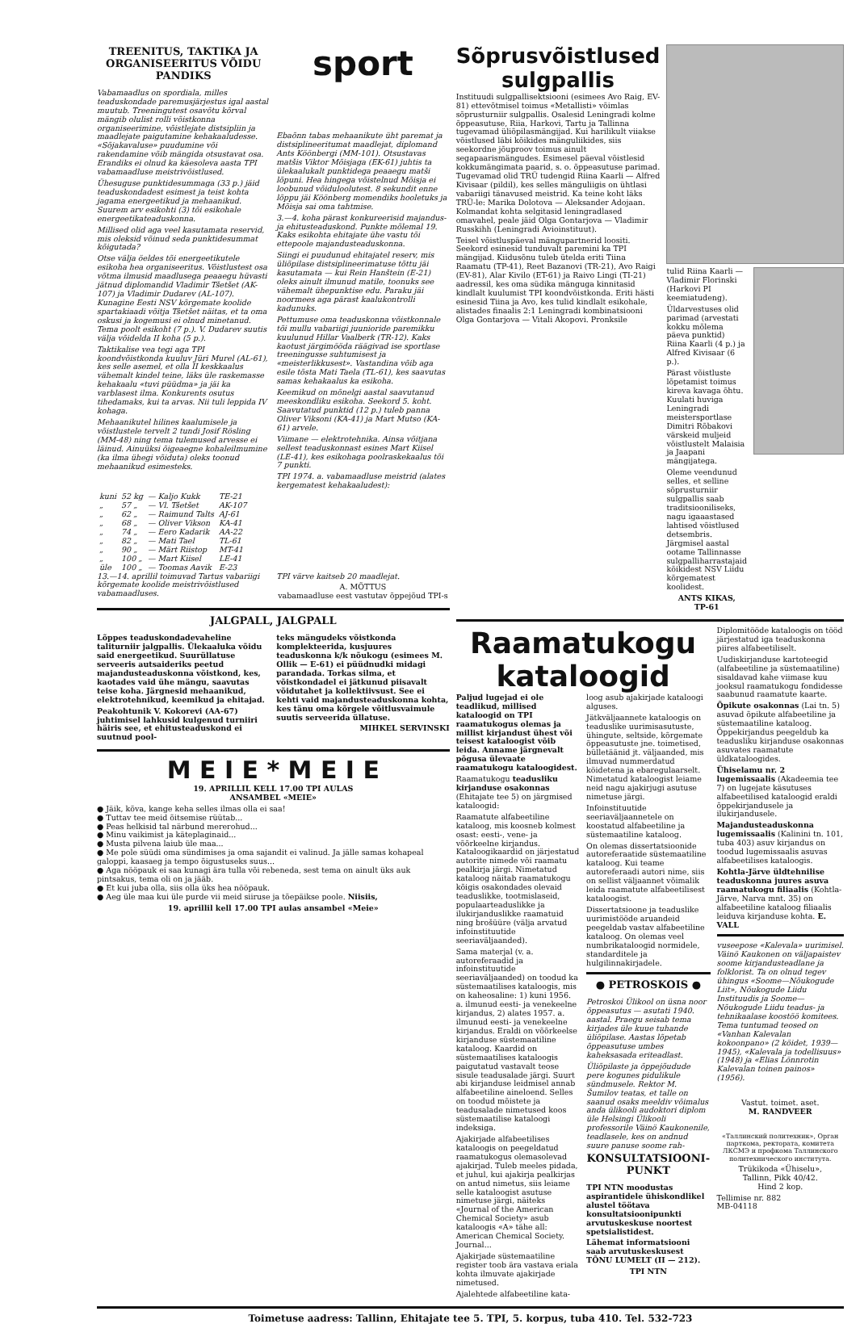TREENITUS, TAKTIKA JA ORGANISEERITUS VÕIDU PANDIKS
Vabamaadlus on spordiala, milles teaduskondade paremusjärjestus igal aastal muutub. Treeningutest osavõtu kõrval mängib olulist rolli võistkonna organiseerimine, võistlejate distsipliin ja maadlejate paigutamine kehakaaludesse. «Sõjakavaluse» puudumine või rakendamine võib mängida otsustavat osa. Erandiks ei olnud ka käesoleva aasta TPI vabamaadluse meistrivõistlused.
Ühesuguse punktidesummaga (33 p.) jäid teaduskondadest esimest ja teist kohta jagama energeetikud ja mehaanikud. Suurem arv esikohti (3) tõi esikohale energeetikateaduskonna.
Millised olid aga veel kasutamata reservid, mis oleksid võinud seda punktidesummat kõigutada?
Otse välja öeldes tõi energeetikutele esikoha hea organiseeritus. Võistlustest osa võtma ilmusid maadlusega peaaegu hüvasti jätnud diplomandid Vladimir Tšetšet (AK-107) ja Vladimir Dudarev (AL-107). Kunagine Eesti NSV kõrgemate koolide spartakiaadi võitja Tšetšet näitas, et ta oma oskusi ja kogemusi ei olnud minetanud. Tema poolt esikoht (7 p.). V. Dudarev suutis välja võidelda II koha (5 p.).
Taktikalise vea tegi aga TPI koondvõistkonda kuuluv Jüri Murel (AL-61), kes selle asemel, et olla II keskkaalus vähemalt kindel teine, läks üle raskemasse kehakaalu «tuvi püüdma» ja jäi ka varblasest ilma. Konkurents osutus tihedamaks, kui ta arvas. Nii tuli leppida IV kohaga.
Mehaanikutel hilines kaalumisele ja võistlustele tervelt 2 tundi Josif Rösling (MM-48) ning tema tulemused arvesse ei läinud. Ainuüksi õigeaegne kohaleilmumine (ka ilma ühegi võiduta) oleks toonud mehaanikud esimesteks.
sport
Ebaõnn tabas mehaanikute üht paremat ja distsiplineeritumat maadlejat, diplomand Ants Köönbergi (MM-101). Otsustavas matšis Viktor Mõisjaga (EK-61) juhtis ta ülekaalukalt punktidega peaaegu matši lõpuni. Hea hingega võistelnud Mõisja ei loobunud võiduloolutest. 8 sekundit enne lõppu jäi Köönberg momendiks hooletuks ja Mõisja sai oma tahtmise.
3.—4. koha pärast konkureerisid majandus- ja ehitusteaduskond. Punkte mõlemal 19. Kaks esikohta ehitajate ühe vastu tõi ettepoole majandusteaduskonna.
Siingi ei puudunud ehitajatel reserv, mis üliõpilase distsiplineerimatuse tõttu jäi kasutamata — kui Rein Hanštein (E-21) oleks ainult ilmunud matile, toonuks see vähemalt ühepunktise edu. Paraku jäi noormees aga pärast kaalukontrolli kadunuks.
Pettumuse oma teaduskonna võistkonnale tõi mullu vabariigi juunioride paremikku kuulunud Hillar Vaalberk (TR-12). Kaks kaotust järgimööda räägivad ise sportlase treeningusse suhtumisest ja «meisterlikkusest». Vastandina võib aga esile tõsta Mati Taela (TL-61), kes saavutas samas kehakaalus ka esikoha.
Keemikud on mõnelgi aastal saavutanud meeskondliku esikoha. Seekord 5. koht. Saavutatud punktid (12 p.) tuleb panna Oliver Viksoni (KA-41) ja Mart Mutso (KA-61) arvele.
Viimane — elektrotehnika. Ainsa võitjana sellest teaduskonnast esines Mart Kiisel (LE-41), kes esikohaga poolraskekaalus tõi 7 punkti.
TPI 1974. a. vabamaadluse meistrid (alates kergematest kehakaaludest):
| kuni | 52 kg | — Kaljo Kukk | TE-21 |
| „ | 57 „ | — Vl. Tšetšet | AK-107 |
| „ | 62 „ | — Raimund Talts | AJ-61 |
| „ | 68 „ | — Oliver Vikson | KA-41 |
| „ | 74 „ | — Eero Kadarik | AA-22 |
| „ | 82 „ | — Mati Tael | TL-61 |
| „ | 90 „ | — Märt Riistop | MT-41 |
| „ | 100 „ | — Mart Kiisel | LE-41 |
| üle | 100 „ | — Toomas Aavik | E-23 |
13.—14. aprillil toimuvad Tartus vabariigi kõrgemate koolide meistrivõistlused vabamaadluses.
TPI värve kaitseb 20 maadlejat.
A. MÕTTUS
vabamaadluse eest vastutav õppejõud TPI-s
JALGPALL, JALGPALL
Lõppes teaduskondadevaheline taliturniir jalgpallis. Ülekaaluka võidu said energeetikud. Suurüllatuse serveeris autsaideriks peetud majandusteaduskonna võistkond, kes, kaotades vaid ühe mängu, saavutas teise koha. Järgnesid mehaanikud, elektrotehnikud, keemikud ja ehitajad.
Peakohtunik V. Kokorevi (AA-67) juhtimisel lahkusid kulgenud turniiri häiris see, et ehitusteaduskond ei suutnud pool-
teks mängudeks võistkonda komplekteerida, kusjuures teaduskonna k/k nõukogu (esimees M. Ollik — E-61) ei püüdnudki midagi parandada. Torkas silma, et võistkondadel ei jätkunud piisavalt võidutahet ja kollektiivsust. See ei kehti vaid majandusteaduskonna kohta, kes tänu oma kõrgele võitlusvaimule suutis serveerida üllatuse.
MIHKEL SERVINSKI
M E I E * M E I E
19. APRILLIL KELL 17.00 TPI AULAS
ANSAMBEL «MEIE»
● Jäik, kõva, kange keha selles ilmas olla ei saa!
● Tuttav tee meid õitsemise rüütab...
● Peas helkisid tal närbund mererohud...
● Minu vaikimist ja käteplaginaid...
● Musta pilvena laiub üle maa...
● Me pole süüdi oma sündimises ja oma sajandit ei valinud. Ja jälle samas kohapeal galoppi, kaasaeg ja tempo õigustuseks suus...
● Aga nööpauk ei saa kunagi ära tulla või rebeneda, sest tema on ainult üks auk pintsakus, tema oli on ja jääb.
● Et kui juba olla, siis olla üks hea nööpauk.
● Aeg üle maa kui üle purde vii meid siiruse ja tõepäikse poole. Niisiis,
19. aprillil kell 17.00 TPI aulas ansambel «Meie»
Sõprusvõistlused sulgpallis
Instituudi sulgpallisektsiooni (esimees Avo Raig, EV-81) ettevõtmisel toimus «Metallisti» võimlas sõprusturniir sulgpallis. Osalesid Leningradi kolme õppeasutuse, Riia, Harkovi, Tartu ja Tallinna tugevamad üliõpilasmängijad. Kui harilikult viiakse võistlused läbi kõikides mänguliikides, siis seekordne jõuproov toimus ainult segapaarismängudes. Esimesel päeval võistlesid kokkumängimata paarid, s. o. õppeasutuse parimad. Tugevamad olid TRÜ tudengid Riina Kaarli — Alfred Kivisaar (pildil), kes selles mänguliigis on ühtlasi vabariigi tänavused meistrid. Ka teine koht läks TRÜ-le: Marika Dolotova — Aleksander Adojaan. Kolmandat kohta selgitasid leningradlased omavahel, peale jäid Olga Gontarjova — Vladimir Russkihh (Leningradi Avioinstituut).
Teisel võistluspäeval mängupartnerid loositi. Seekord esinesid tunduvalt paremini ka TPI mängijad. Kiidusõnu tuleb ütelda eriti Tiina Raamatu (TP-41), Reet Bazanovi (TR-21), Avo Raigi (EV-81), Alar Kivilo (ET-61) ja Raivo Lingi (TI-21) aadressil, kes oma südika mänguga kinnitasid kindlalt kuulumist TPI koondvõistkonda. Eriti hästi esinesid Tiina ja Avo, kes tulid kindlalt esikohale, alistades finaalis 2:1 Leningradi kombinatsiooni Olga Gontarjova — Vitali Akopovi. Pronksile
tulid Riina Kaarli — Vladimir Florinski (Harkovi PI keemiatudeng).
Üldarvestuses olid parimad (arvestati kokku mõlema päeva punktid) Riina Kaarli (4 p.) ja Alfred Kivisaar (6 p.).
Pärast võistluste lõpetamist toimus kireva kavaga õhtu. Kuulati huviga Leningradi meistersportlase Dimitri Rõbakovi värskeid muljeid võistlustelt Malaisia ja Jaapani mängijatega.
Oleme veendunud selles, et selline sõprusturniir sulgpallis saab traditsiooniliseks, nagu igaaastased lahtised võistlused detsembris. Järgmisel aastal ootame Tallinnasse sulgpalliharrastajaid kõikidest NSV Liidu kõrgematest koolidest.
ANTS KIKAS,
TP-61
Raamatukogu kataloogid
Paljud lugejad ei ole teadlikud, millised kataloogid on TPI raamatukogus olemas ja millist kirjandust ühest või teisest kataloogist võib leida. Anname järgnevalt põgusa ülevaate raamatukogu kataloogidest.
Raamatukogu teadusliku kirjanduse osakonnas (Ehitajate tee 5) on järgmised kataloogid:
Raamatute alfabeetiline kataloog, mis koosneb kolmest osast: eesti-, vene- ja võõrkeelne kirjandus. Kataloogikaardid on järjestatud autorite nimede või raamatu pealkirja järgi. Nimetatud kataloog näitab raamatukogu kõigis osakondades olevaid teaduslikke, tootmislaseid, populaarteaduslikke ja ilukirjanduslikke raamatuid ning brošüüre (välja arvatud infoinstituutide seeriaväljaanded).
Sama materjal (v. a. autoreferaadid ja infoinstituutide seeriaväljaanded) on toodud ka süstemaatilises kataloogis, mis on kaheosaline: 1) kuni 1956. a. ilmunud eesti- ja venekeelne kirjandus, 2) alates 1957. a. ilmunud eesti- ja venekeelne kirjandus. Eraldi on võõrkeelse kirjanduse süstemaatiline kataloog. Kaardid on süstemaatilises kataloogis paigutatud vastavalt teose sisule teadusalade järgi. Suurt abi kirjanduse leidmisel annab alfabeetiline aineloend. Selles on toodud mõistete ja teadusalade nimetused koos süstemaatilise kataloogi indeksiga.
Ajakirjade alfabeetilises kataloogis on peegeldatud raamatukogus olemasolevad ajakirjad. Tuleb meeles pidada, et juhul, kui ajakirja pealkirjas on antud nimetus, siis leiame selle kataloogist asutuse nimetuse järgi, näiteks «Journal of the American Chemical Society» asub kataloogis «A» tähe all: American Chemical Society. Journal...
Ajakirjade süstemaatiline register toob ära vastava eriala kohta ilmuvate ajakirjade nimetused.
Ajalehtede alfabeetiline kata-
loog asub ajakirjade kataloogi alguses.
Jätkväljaannete kataloogis on teaduslike uurimisasutuste, ühingute, seltside, kõrgemate õppeasutuste jne. toimetised, bülletäänid jt. väljaanded, mis ilmuvad nummerdatud köidetena ja ebaregulaarselt. Nimetatud kataloogist leiame neid nagu ajakirjugi asutuse nimetuse järgi.
Infoinstituutide seeriaväljaannetele on koostatud alfabeetiline ja süstemaatiline kataloog.
On olemas dissertatsioonide autoreferaatide süstemaatiline kataloog. Kui teame autoreferaadi autori nime, siis on sellist väljaannet võimalik leida raamatute alfabeetilisest kataloogist.
Dissertatsioone ja teaduslike uurimistööde aruandeid peegeldab vastav alfabeetiline kataloog. On olemas veel numbrikataloogid normidele, standarditele ja hulgilinnakirjadele.
● PETROSKOIS ●
Petroskoi Ülikool on üsna noor õppeasutus — asutati 1940. aastal. Praegu seisab tema kirjades üle kuue tuhande üliõpilase. Aastas lõpetab õppeasutuse umbes kaheksasada eriteadlast.
Üliõpilaste ja õppejõudude pere kogunes pidulikule sündmusele. Rektor M. Šumilov teatas, et talle on saanud osaks meeldiv võimalus anda ülikooli audoktori diplom üle Helsingi Ülikooli professorile Väinö Kaukonenile, teadlasele, kes on andnud suure panuse soome rah-
KONSULTATSIOONI-PUNKT
TPI NTN moodustas aspirantidele ühiskondlikel alustel töötava konsultatsioonipunkti arvutuskeskuse noortest spetsialistidest.
Lähemat informatsiooni saab arvutuskeskusest TÕNU LUMELT (II — 212).
TPI NTN
Diplomitööde kataloogis on tööd järjestatud iga teaduskonna piires alfabeetiliselt.
Uudiskirjanduse kartoteegid (alfabeetiline ja süstemaatiline) sisaldavad kahe viimase kuu jooksul raamatukogu fondidesse saabunud raamatute kaarte.
Õpikute osakonnas (Lai tn. 5) asuvad õpikute alfabeetiline ja süstemaatiline kataloog. Õppekirjandus peegeldub ka teadusliku kirjanduse osakonnas asuvates raamatute üldkataloogides.
Ühiselamu nr. 2 lugemissaalis (Akadeemia tee 7) on lugejate käsutuses alfabeetilised kataloogid eraldi õppekirjandusele ja ilukirjandusele.
Majandusteaduskonna lugemissaalis (Kalinini tn. 101, tuba 403) asuv kirjandus on toodud lugemissaalis asuvas alfabeetilises kataloogis.
Kohtla-Järve üldtehnilise teaduskonna juures asuva raamatukogu filiaalis (Kohtla-Järve, Narva mnt. 35) on alfabeetiline kataloog filiaalis leiduva kirjanduse kohta. E. VALL
vuseepose «Kalevala» uurimisel. Väinö Kaukonen on väljapaistev soome kirjandusteadlane ja folklorist. Ta on olnud tegev ühingus «Soome—Nõukogude Liit», Nõukogude Liidu Instituudis ja Soome—Nõukogude Liidu teadus- ja tehnikaalase koostöö komitees. Tema tuntumad teosed on «Vanhan Kalevalan kokoonpano» (2 köidet, 1939—1945), «Kalevala ja todellisuus» (1948) ja «Elias Lönnrotin Kalevalan toinen painos» (1956).
Vastut. toimet. aset.
M. RANDVEER
«Таллинский политехник», Орган парткома, ректората, комитета ЛКСМЭ и профкома Таллинского политехнического института.
Trükikoda «Ühiselu»,
Tallinn, Pikk 40/42.
Hind 2 kop.
Tellimise nr. 882
MB-04118
Toimetuse aadress: Tallinn, Ehitajate tee 5. TPI, 5. korpus, tuba 410. Tel. 532-723